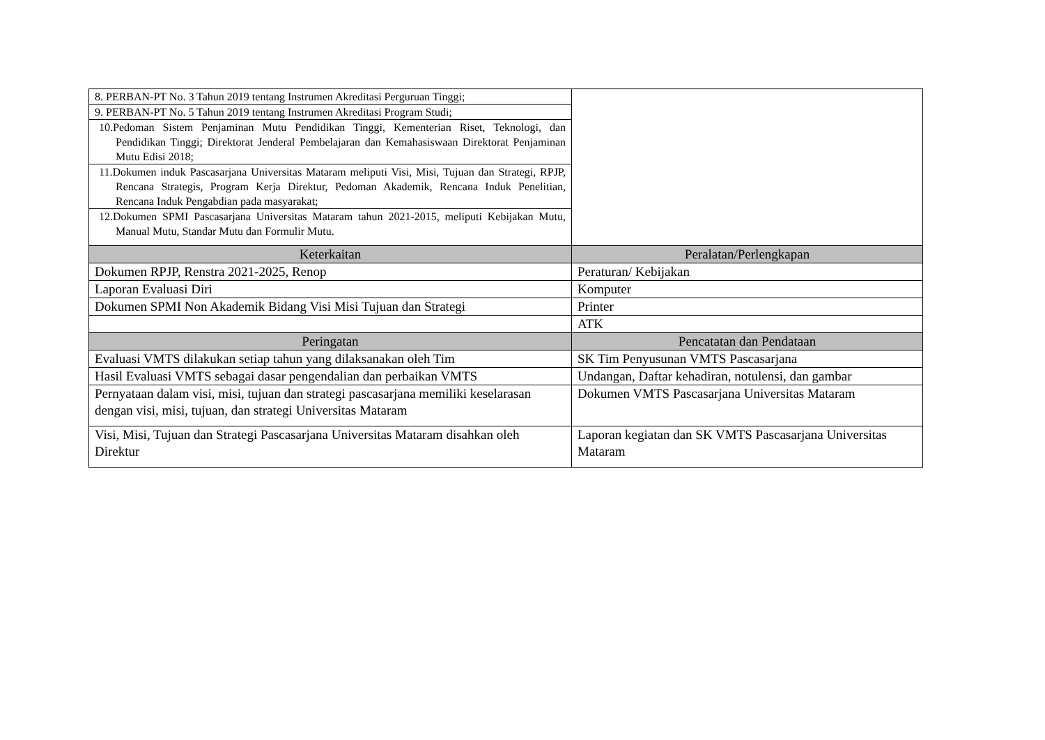| 8. PERBAN-PT No. 3 Tahun 2019 tentang Instrumen Akreditasi Perguruan Tinggi; | |
| 9. PERBAN-PT No. 5 Tahun 2019 tentang Instrumen Akreditasi Program Studi; | |
| 10.Pedoman Sistem Penjaminan Mutu Pendidikan Tinggi, Kementerian Riset, Teknologi, dan Pendidikan Tinggi; Direktorat Jenderal Pembelajaran dan Kemahasiswaan Direktorat Penjaminan Mutu Edisi 2018; | |
| 11.Dokumen induk Pascasarjana Universitas Mataram meliputi Visi, Misi, Tujuan dan Strategi, RPJP, Rencana Strategis, Program Kerja Direktur, Pedoman Akademik, Rencana Induk Penelitian, Rencana Induk Pengabdian pada masyarakat; | |
| 12.Dokumen SPMI Pascasarjana Universitas Mataram tahun 2021-2015, meliputi Kebijakan Mutu, Manual Mutu, Standar Mutu dan Formulir Mutu. | |
| Keterkaitan | Peralatan/Perlengkapan |
| Dokumen RPJP, Renstra 2021-2025, Renop | Peraturan/ Kebijakan |
| Laporan Evaluasi Diri | Komputer |
| Dokumen SPMI Non Akademik Bidang Visi Misi Tujuan dan Strategi | Printer |
| | ATK |
| Peringatan | Pencatatan dan Pendataan |
| Evaluasi VMTS dilakukan setiap tahun yang dilaksanakan oleh Tim | SK Tim Penyusunan VMTS Pascasarjana |
| Hasil Evaluasi VMTS sebagai dasar pengendalian dan perbaikan VMTS | Undangan, Daftar kehadiran, notulensi, dan gambar |
| Pernyataan dalam visi, misi, tujuan dan strategi pascasarjana memiliki keselarasan dengan visi, misi, tujuan, dan strategi Universitas Mataram | Dokumen VMTS Pascasarjana Universitas Mataram |
| Visi, Misi, Tujuan dan Strategi Pascasarjana Universitas Mataram disahkan oleh Direktur | Laporan kegiatan dan SK VMTS Pascasarjana Universitas Mataram |